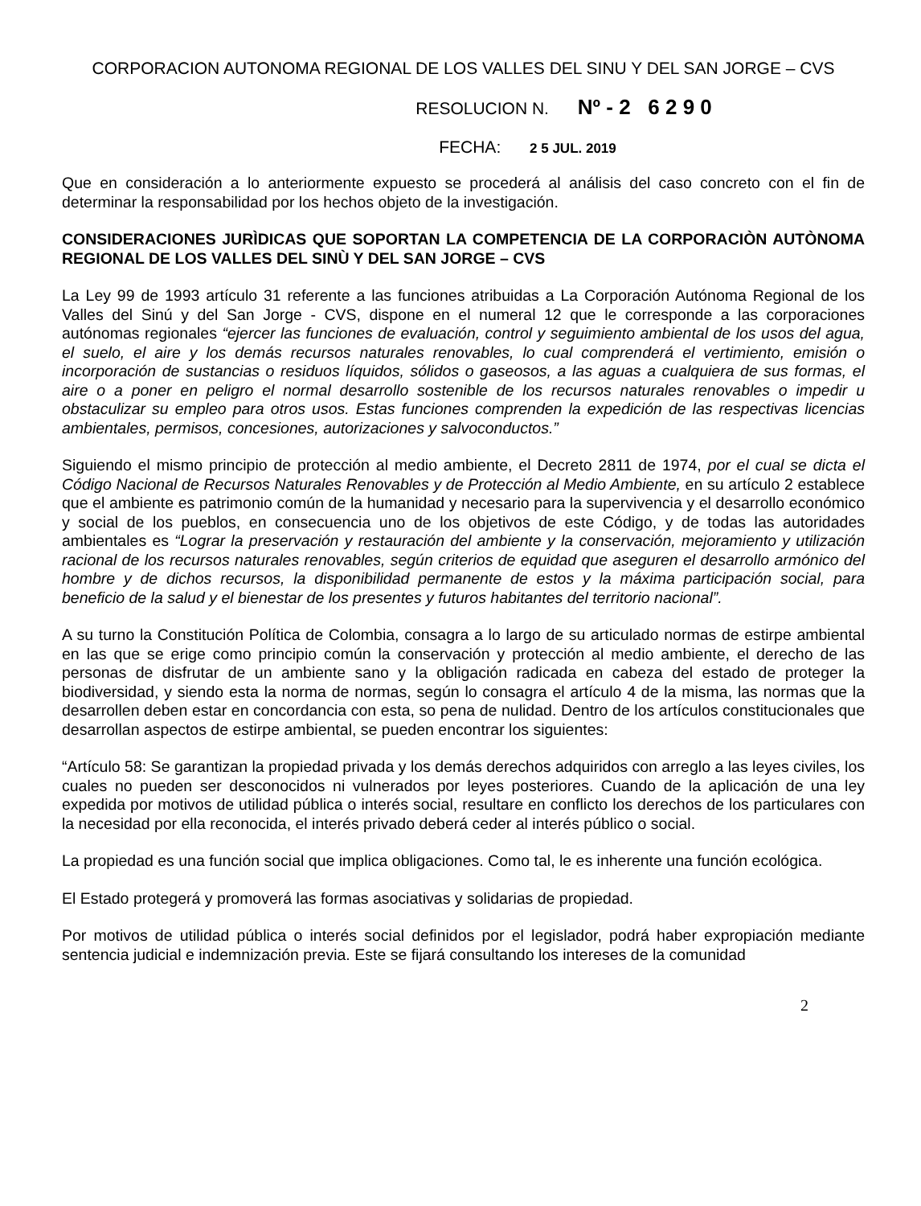CORPORACION AUTONOMA REGIONAL DE LOS VALLES DEL SINU Y DEL SAN JORGE – CVS
RESOLUCION N. Nº - 2 6 2 9 0
FECHA: 2 5 JUL. 2019
Que en consideración a lo anteriormente expuesto se procederá al análisis del caso concreto con el fin de determinar la responsabilidad por los hechos objeto de la investigación.
CONSIDERACIONES JURÌDICAS QUE SOPORTAN LA COMPETENCIA DE LA CORPORACIÒN AUTÒNOMA REGIONAL DE LOS VALLES DEL SINÙ Y DEL SAN JORGE – CVS
La Ley 99 de 1993 artículo 31 referente a las funciones atribuidas a La Corporación Autónoma Regional de los Valles del Sinú y del San Jorge - CVS, dispone en el numeral 12 que le corresponde a las corporaciones autónomas regionales “ejercer las funciones de evaluación, control y seguimiento ambiental de los usos del agua, el suelo, el aire y los demás recursos naturales renovables, lo cual comprenderá el vertimiento, emisión o incorporación de sustancias o residuos líquidos, sólidos o gaseosos, a las aguas a cualquiera de sus formas, el aire o a poner en peligro el normal desarrollo sostenible de los recursos naturales renovables o impedir u obstaculizar su empleo para otros usos. Estas funciones comprenden la expedición de las respectivas licencias ambientales, permisos, concesiones, autorizaciones y salvoconductos.”
Siguiendo el mismo principio de protección al medio ambiente, el Decreto 2811 de 1974, por el cual se dicta el Código Nacional de Recursos Naturales Renovables y de Protección al Medio Ambiente, en su artículo 2 establece que el ambiente es patrimonio común de la humanidad y necesario para la supervivencia y el desarrollo económico y social de los pueblos, en consecuencia uno de los objetivos de este Código, y de todas las autoridades ambientales es “Lograr la preservación y restauración del ambiente y la conservación, mejoramiento y utilización racional de los recursos naturales renovables, según criterios de equidad que aseguren el desarrollo armónico del hombre y de dichos recursos, la disponibilidad permanente de estos y la máxima participación social, para beneficio de la salud y el bienestar de los presentes y futuros habitantes del territorio nacional”.
A su turno la Constitución Política de Colombia, consagra a lo largo de su articulado normas de estirpe ambiental en las que se erige como principio común la conservación y protección al medio ambiente, el derecho de las personas de disfrutar de un ambiente sano y la obligación radicada en cabeza del estado de proteger la biodiversidad, y siendo esta la norma de normas, según lo consagra el artículo 4 de la misma, las normas que la desarrollen deben estar en concordancia con esta, so pena de nulidad. Dentro de los artículos constitucionales que desarrollan aspectos de estirpe ambiental, se pueden encontrar los siguientes:
“Artículo 58: Se garantizan la propiedad privada y los demás derechos adquiridos con arreglo a las leyes civiles, los cuales no pueden ser desconocidos ni vulnerados por leyes posteriores. Cuando de la aplicación de una ley expedida por motivos de utilidad pública o interés social, resultare en conflicto los derechos de los particulares con la necesidad por ella reconocida, el interés privado deberá ceder al interés público o social.
La propiedad es una función social que implica obligaciones. Como tal, le es inherente una función ecológica.
El Estado protegerá y promoverá las formas asociativas y solidarias de propiedad.
Por motivos de utilidad pública o interés social definidos por el legislador, podrá haber expropiación mediante sentencia judicial e indemnización previa. Este se fijará consultando los intereses de la comunidad
2